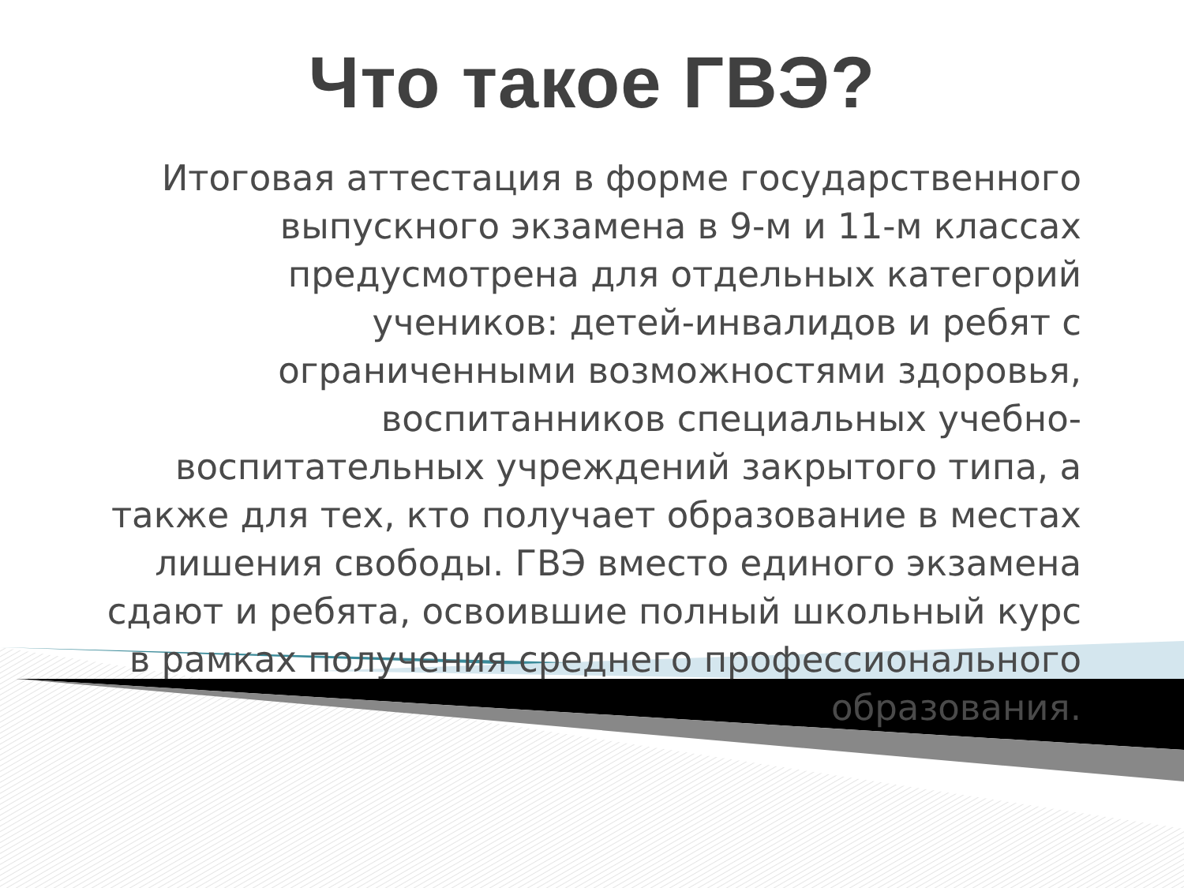Что такое ГВЭ?
Итоговая аттестация в форме государственного выпускного экзамена в 9-м и 11-м классах предусмотрена для отдельных категорий учеников: детей-инвалидов и ребят с ограниченными возможностями здоровья, воспитанников специальных учебно-воспитательных учреждений закрытого типа, а также для тех, кто получает образование в местах лишения свободы. ГВЭ вместо единого экзамена сдают и ребята, освоившие полный школьный курс в рамках получения среднего профессионального образования.